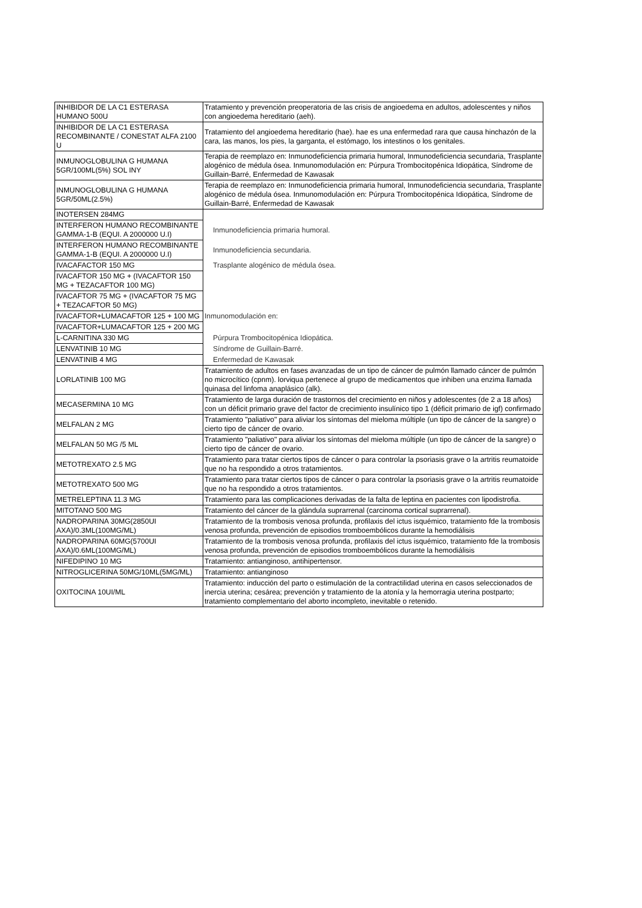| INHIBIDOR DE LA C1 ESTERASA HUMANO 500U | Tratamiento y prevención preoperatoria de las crisis de angioedema en adultos, adolescentes y niños con angioedema hereditario (aeh). |
| INHIBIDOR DE LA C1 ESTERASA RECOMBINANTE / CONESTAT ALFA 2100 U | Tratamiento del angioedema hereditario (hae). hae es una enfermedad rara que causa hinchazón de la cara, las manos, los pies, la garganta, el estómago, los intestinos o los genitales. |
| INMUNOGLOBULINA G HUMANA 5GR/100ML(5%) SOL INY | Terapia de reemplazo en: Inmunodeficiencia primaria humoral, Inmunodeficiencia secundaria, Trasplante alogénico de médula ósea. Inmunomodulación en: Púrpura Trombocitopénica Idiopática, Síndrome de Guillain-Barré, Enfermedad de Kawasak |
| INMUNOGLOBULINA G HUMANA 5GR/50ML(2.5%) | Terapia de reemplazo en: Inmunodeficiencia primaria humoral, Inmunodeficiencia secundaria, Trasplante alogénico de médula ósea. Inmunomodulación en: Púrpura Trombocitopénica Idiopática, Síndrome de Guillain-Barré, Enfermedad de Kawasak |
| INOTERSEN 284MG | |
| INTERFERON HUMANO RECOMBINANTE GAMMA-1-B (EQUI. A 2000000 U.I) | Inmunodeficiencia primaria humoral. |
| INTERFERON HUMANO RECOMBINANTE GAMMA-1-B (EQUI. A 2000000 U.I) | Inmunodeficiencia secundaria. |
| IVACAFACTOR 150 MG | Trasplante alogénico de médula ósea. |
| IVACAFTOR 150 MG + (IVACAFTOR 150 MG + TEZACAFTOR 100 MG) | |
| IVACAFTOR 75 MG + (IVACAFTOR 75 MG + TEZACAFTOR 50 MG) | |
| IVACAFTOR+LUMACAFTOR 125 + 100 MG | Inmunomodulación en: |
| IVACAFTOR+LUMACAFTOR 125 + 200 MG | |
| L-CARNITINA 330 MG | Púrpura Trombocitopénica Idiopática. |
| LENVATINIB 10 MG | Síndrome de Guillain-Barré. |
| LENVATINIB 4 MG | Enfermedad de Kawasak |
| LORLATINIB 100 MG | Tratamiento de adultos en fases avanzadas de un tipo de cáncer de pulmón llamado cáncer de pulmón no microcítico (cpnm). lorviqua pertenece al grupo de medicamentos que inhiben una enzima llamada quinasa del linfoma anaplásico (alk). |
| MECASERMINA 10 MG | Tratamiento de larga duración de trastornos del crecimiento en niños y adolescentes (de 2 a 18 años) con un déficit primario grave del factor de crecimiento insulínico tipo 1 (déficit primario de igf) confirmado |
| MELFALAN 2 MG | Tratamiento "paliativo" para aliviar los síntomas del mieloma múltiple (un tipo de cáncer de la sangre) o cierto tipo de cáncer de ovario. |
| MELFALAN 50 MG /5 ML | Tratamiento "paliativo" para aliviar los síntomas del mieloma múltiple (un tipo de cáncer de la sangre) o cierto tipo de cáncer de ovario. |
| METOTREXATO 2.5 MG | Tratamiento para tratar ciertos tipos de cáncer o para controlar la psoriasis grave o la artritis reumatoide que no ha respondido a otros tratamientos. |
| METOTREXATO 500 MG | Tratamiento para tratar ciertos tipos de cáncer o para controlar la psoriasis grave o la artritis reumatoide que no ha respondido a otros tratamientos. |
| METRELEPTINA 11.3 MG | Tratamiento para las complicaciones derivadas de la falta de leptina en pacientes con lipodistrofia. |
| MITOTANO 500 MG | Tratamiento del cáncer de la glándula suprarrenal (carcinoma cortical suprarrenal). |
| NADROPARINA 30MG(2850UI AXA)/0.3ML(100MG/ML) | Tratamiento de la trombosis venosa profunda, profilaxis del ictus isquémico, tratamiento fde la trombosis venosa profunda, prevención de episodios tromboembólicos durante la hemodiálisis |
| NADROPARINA 60MG(5700UI AXA)/0.6ML(100MG/ML) | Tratamiento de la trombosis venosa profunda, profilaxis del ictus isquémico, tratamiento fde la trombosis venosa profunda, prevención de episodios tromboembólicos durante la hemodiálisis |
| NIFEDIPINO 10 MG | Tratamiento: antianginoso, antihipertensor. |
| NITROGLICERINA 50MG/10ML(5MG/ML) | Tratamiento: antianginoso |
| OXITOCINA 10UI/ML | Tratamiento: inducción del parto o estimulación de la contractilidad uterina en casos seleccionados de inercia uterina; cesárea; prevención y tratamiento de la atonía y la hemorragia uterina postparto; tratamiento complementario del aborto incompleto, inevitable o retenido. |